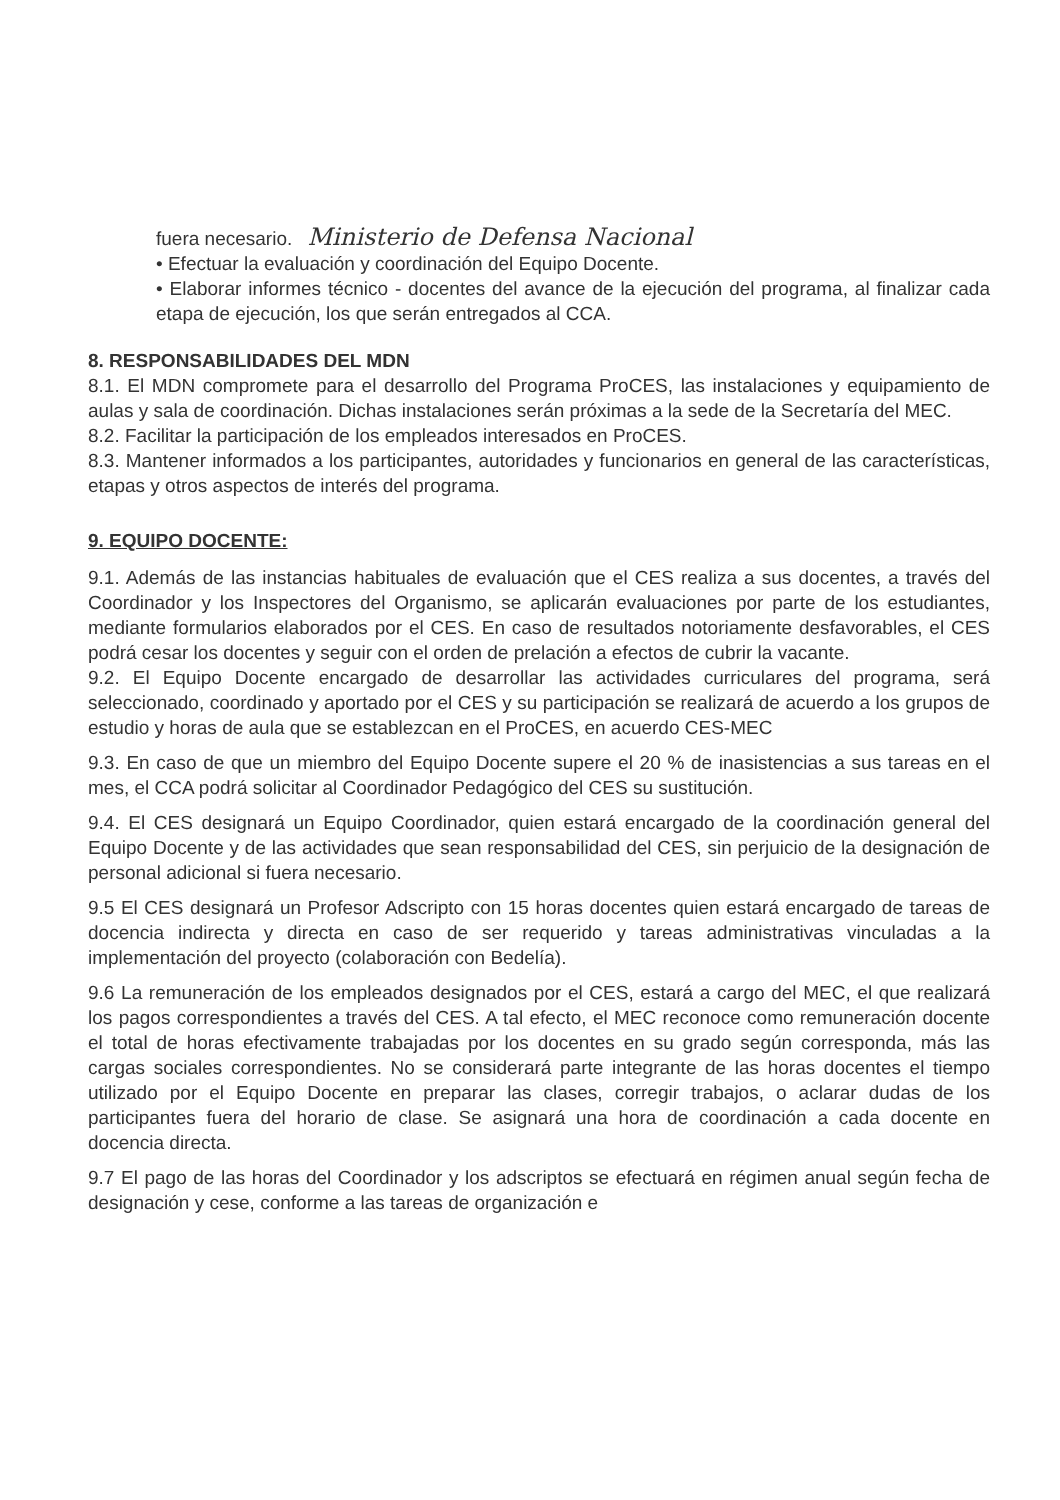fuera necesario. Ministerio de Defensa Nacional
• Efectuar la evaluación y coordinación del Equipo Docente.
• Elaborar informes técnico - docentes del avance de la ejecución del programa, al finalizar cada etapa de ejecución, los que serán entregados al CCA.
8. RESPONSABILIDADES DEL MDN
8.1. El MDN compromete para el desarrollo del Programa ProCES, las instalaciones y equipamiento de aulas y sala de coordinación. Dichas instalaciones serán próximas a la sede de la Secretaría del MEC.
8.2. Facilitar la participación de los empleados interesados en ProCES.
8.3. Mantener informados a los participantes, autoridades y funcionarios en general de las características, etapas y otros aspectos de interés del programa.
9. EQUIPO DOCENTE:
9.1. Además de las instancias habituales de evaluación que el CES realiza a sus docentes, a través del Coordinador y los Inspectores del Organismo, se aplicarán evaluaciones por parte de los estudiantes, mediante formularios elaborados por el CES. En caso de resultados notoriamente desfavorables, el CES podrá cesar los docentes y seguir con el orden de prelación a efectos de cubrir la vacante.
9.2. El Equipo Docente encargado de desarrollar las actividades curriculares del programa, será seleccionado, coordinado y aportado por el CES y su participación se realizará de acuerdo a los grupos de estudio y horas de aula que se establezcan en el ProCES, en acuerdo CES-MEC
9.3. En caso de que un miembro del Equipo Docente supere el 20 % de inasistencias a sus tareas en el mes, el CCA podrá solicitar al Coordinador Pedagógico del CES su sustitución.
9.4. El CES designará un Equipo Coordinador, quien estará encargado de la coordinación general del Equipo Docente y de las actividades que sean responsabilidad del CES, sin perjuicio de la designación de personal adicional si fuera necesario.
9.5 El CES designará un Profesor Adscripto con 15 horas docentes quien estará encargado de tareas de docencia indirecta y directa en caso de ser requerido y tareas administrativas vinculadas a la implementación del proyecto (colaboración con Bedelía).
9.6 La remuneración de los empleados designados por el CES, estará a cargo del MEC, el que realizará los pagos correspondientes a través del CES. A tal efecto, el MEC reconoce como remuneración docente el total de horas efectivamente trabajadas por los docentes en su grado según corresponda, más las cargas sociales correspondientes. No se considerará parte integrante de las horas docentes el tiempo utilizado por el Equipo Docente en preparar las clases, corregir trabajos, o aclarar dudas de los participantes fuera del horario de clase. Se asignará una hora de coordinación a cada docente en docencia directa.
9.7 El pago de las horas del Coordinador y los adscriptos se efectuará en régimen anual según fecha de designación y cese, conforme a las tareas de organización e